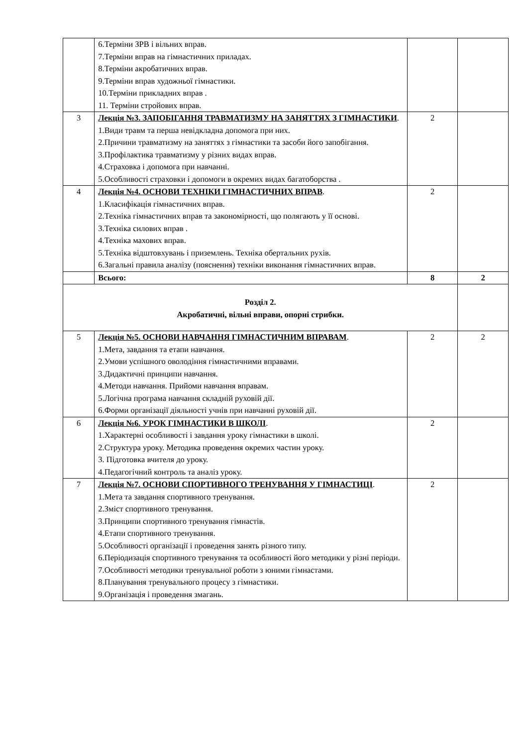| | 6.Терміни ЗРВ і вільних вправ. 7.Терміни вправ на гімнастичних приладах. 8.Терміни акробатичних вправ. 9.Терміни вправ художньої гімнастики. 10.Терміни прикладних вправ . 11. Терміни стройових вправ. | | |
| 3 | Лекція №3. ЗАПОБІГАННЯ ТРАВМАТИЗМУ НА ЗАНЯТТЯХ З ГІМНАСТИКИ . 1.Види травм та перша невідкладна допомога при них. 2.Причини травматизму на заняттях з гімнастики та засоби його запобігання. 3.Профілактика травматизму у різних видах вправ. 4.Страховка і допомога при навчанні. 5.Особливості страховки і допомоги в окремих видах багатоборства . | 2 | |
| 4 | Лекція №4. ОСНОВИ ТЕХНІКИ ГІМНАСТИЧНИХ ВПРАВ . 1.Класифікація гімнастичних вправ. 2.Техніка гімнастичних вправ та закономірності, що полягають у її основі. 3.Техніка силових вправ . 4.Техніка махових вправ. 5.Техніка відштовхувань і приземлень. Техніка обертальних рухів. 6.Загальні правила аналізу (пояснення) техніки виконання гімнастичних вправ. | 2 | |
| | Всього: | 8 | 2 |
| Розділ 2. Акробатичні, вільні вправи, опорні стрибки. | | | |
| 5 | Лекція №5. ОСНОВИ НАВЧАННЯ ГІМНАСТИЧНИМ ВПРАВАМ . 1.Мета, завдання та етапи навчання. 2.Умови успішного оволодіння гімнастичними вправами. 3.Дидактичні принципи навчання. 4.Методи навчання. Прийоми навчання вправам. 5.Логічна програма навчання складній руховій дії. 6.Форми організації діяльності учнів при навчанні руховій дії. | 2 | 2 |
| 6 | Лекція №6. УРОК ГІМНАСТИКИ В ШКОЛІ . 1.Характерні особливості і завдання уроку гімнастики в школі. 2.Структура уроку. Методика проведення окремих частин уроку. 3. Підготовка вчителя до уроку. 4.Педагогічний контроль та аналіз уроку. | 2 | |
| 7 | Лекція №7. ОСНОВИ СПОРТИВНОГО ТРЕНУВАННЯ У ГІМНАСТИЦІ . 1.Мета та завдання спортивного тренування. 2.Зміст спортивного тренування. 3.Принципи спортивного тренування гімнастів. 4.Етапи спортивного тренування. 5.Особливості організації і проведення занять різного типу. 6.Періодизація спортивного тренування та особливості його методики у різні періоди. 7.Особливості методики тренувальної роботи з юними гімнастами. 8.Планування тренувального процесу з гімнастики. 9.Організація і проведення змагань. | 2 | |